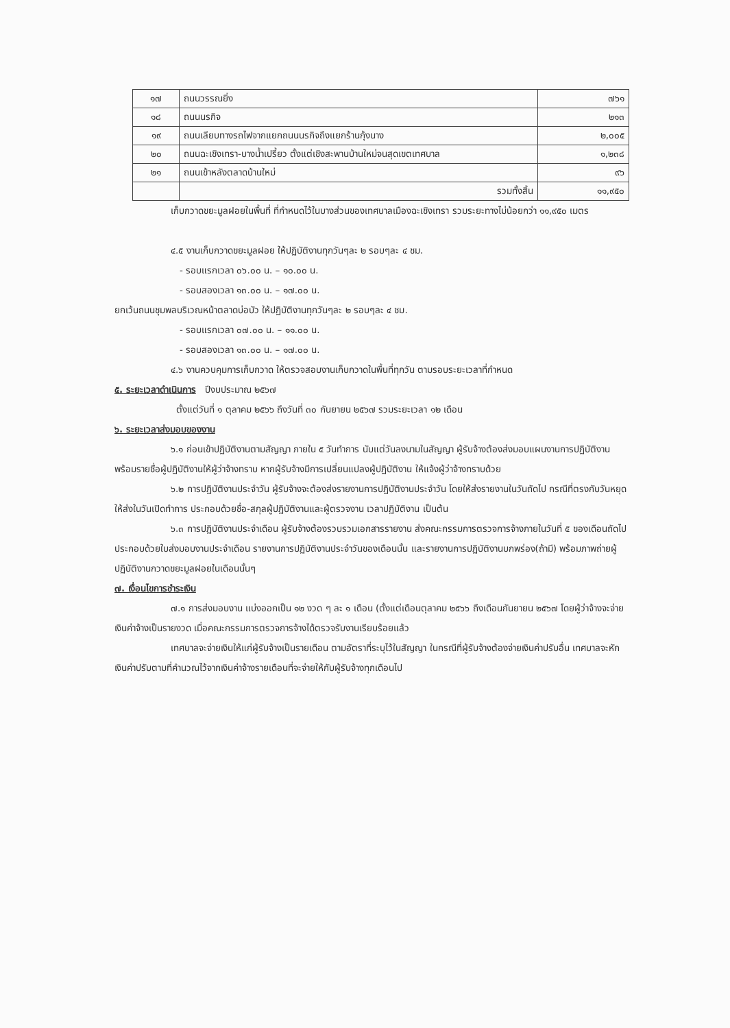| ๑๗ | ถนนวรรณยิ่ง | ๗๖๑ |
| ๑๘ | ถนนนรกิจ | ๒๑๓ |
| ๑๙ | ถนนเลียบทางรถไฟจากแยกถนนนรกิจถึงแยกร้านกุ้งนาง | ๒,๐๐๕ |
| ๒๐ | ถนนฉะเชิงเทรา-บางน้ำเปรี้ยว ตั้งแต่เชิงสะพานบ้านใหม่จนสุดเขตเทศบาล | ๑,๒๓๘ |
| ๒๑ | ถนนเข้าหลังตลาดบ้านใหม่ | ๙๖ |
| | รวมทั้งสิ้น | ๑๑,๙๕๐ |
เก็บกวาดขยะมูลฝอยในพื้นที่ ที่กำหนดไว้ในบางส่วนของเทศบาลเมืองฉะเชิงเทรา รวมระยะทางไม่น้อยกว่า ๑๑,๙๕๐ เมตร
๔.๕ งานเก็บกวาดขยะมูลฝอย ให้ปฏิบัติงานทุกวันๆละ ๒ รอบๆละ ๔ ชม.
- รอบแรกเวลา ๐๖.๐๐ น. – ๑๐.๐๐ น.
- รอบสองเวลา ๑๓.๐๐ น. – ๑๗.๐๐ น.
ยกเว้นถนนชุมพลบริเวณหน้าตลาดบ่อบัว ให้ปฏิบัติงานทุกวันๆละ ๒ รอบๆละ ๔ ชม.
- รอบแรกเวลา ๐๗.๐๐ น. – ๑๑.๐๐ น.
- รอบสองเวลา ๑๓.๐๐ น. – ๑๗.๐๐ น.
๔.๖ งานควบคุมการเก็บกวาด ให้ตรวจสอบงานเก็บกวาดในพื้นที่ทุกวัน ตามรอบระยะเวลาที่กำหนด
๕. ระยะเวลาดำเนินการ ปีงบประมาณ ๒๕๖๗
ตั้งแต่วันที่ ๑ ตุลาคม ๒๕๖๖ ถึงวันที่ ๓๐ กันยายน ๒๕๖๗ รวมระยะเวลา ๑๒ เดือน
๖. ระยะเวลาส่งมอบของงาน
๖.๑ ก่อนเข้าปฏิบัติงานตามสัญญา ภายใน ๕ วันทำการ นับแต่วันลงนามในสัญญา ผู้รับจ้างต้องส่งมอบแผนงานการปฏิบัติงาน พร้อมรายชื่อผู้ปฏิบัติงานให้ผู้ว่าจ้างทราบ หากผู้รับจ้างมีการเปลี่ยนแปลงผู้ปฏิบัติงาน ให้แจ้งผู้ว่าจ้างทราบด้วย
๖.๒ การปฏิบัติงานประจำวัน ผู้รับจ้างจะต้องส่งรายงานการปฏิบัติงานประจำวัน โดยให้ส่งรายงานในวันถัดไป กรณีที่ตรงกับวันหยุดให้ส่งในวันเปิดทำการ ประกอบด้วยชื่อ-สกุลผู้ปฏิบัติงานและผู้ตรวจงาน เวลาปฏิบัติงาน เป็นต้น
๖.๓ การปฏิบัติงานประจำเดือน ผู้รับจ้างต้องรวบรวมเอกสารรายงาน ส่งคณะกรรมการตรวจการจ้างภายในวันที่ ๕ ของเดือนถัดไป ประกอบด้วยใบส่งมอบงานประจำเดือน รายงานการปฏิบัติงานประจำวันของเดือนนั้น และรายงานการปฏิบัติงานบกพร่อง(ถ้ามี) พร้อมภาพถ่ายผู้ปฏิบัติงานกวาดขยะมูลฝอยในเดือนนั้นๆ
๗. เงื่อนไขการชำระเงิน
๗.๑ การส่งมอบงาน แบ่งออกเป็น ๑๒ งวด ๆ ละ ๑ เดือน (ตั้งแต่เดือนตุลาคม ๒๕๖๖ ถึงเดือนกันยายน ๒๕๖๗ โดยผู้ว่าจ้างจะจ่ายเงินค่าจ้างเป็นรายงวด เมื่อคณะกรรมการตรวจการจ้างได้ตรวจรับงานเรียบร้อยแล้ว
เทศบาลจะจ่ายเงินให้แก่ผู้รับจ้างเป็นรายเดือน ตามอัตราที่ระบุไว้ในสัญญา ในกรณีที่ผู้รับจ้างต้องจ่ายเงินค่าปรับอื่น เทศบาลจะหักเงินค่าปรับตามที่คำนวณไว้จากเงินค่าจ้างรายเดือนที่จะจ่ายให้กับผู้รับจ้างทุกเดือนไป